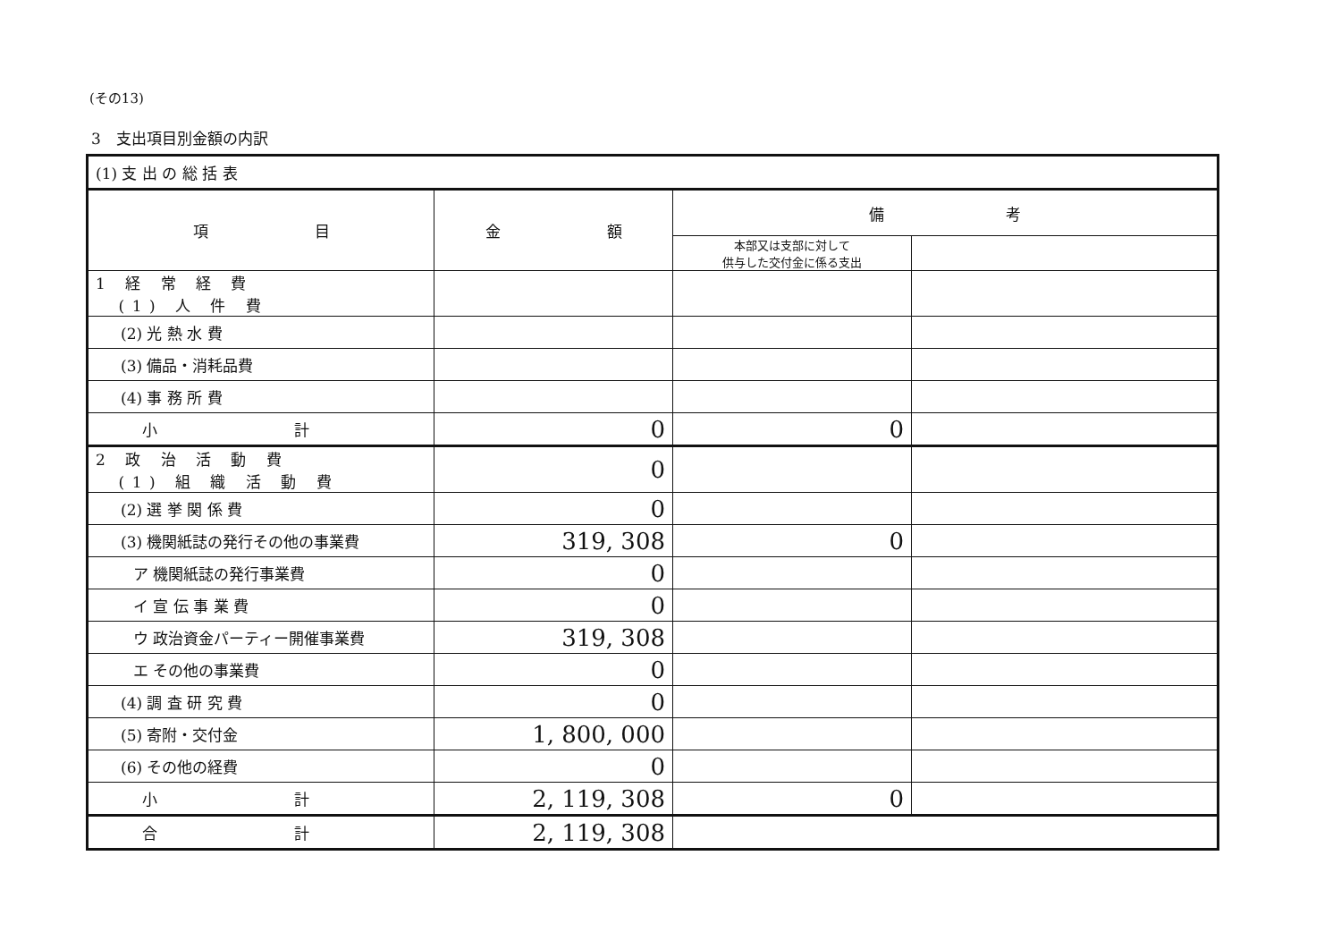(その13)
3　支出項目別金額の内訳
| (1) 支 出 の 総 括 表 | | | |
| 項 目 | 金 額 | 備 考 | |
| | | 本部又は支部に対して 供与した交付金に係る支出 | |
| 1 経 常 経 費 (1) 人 件 費 | | | |
| (2) 光 熱 水 費 | | | |
| (3) 備品・消耗品費 | | | |
| (4) 事 務 所 費 | | | |
| 小 計 | 0 | 0 | |
| 2 政 治 活 動 費 (1) 組 織 活 動 費 | 0 | | |
| (2) 選 挙 関 係 費 | 0 | | |
| (3) 機関紙誌の発行その他の事業費 | 319, 308 | 0 | |
| ア 機関紙誌の発行事業費 | 0 | | |
| イ 宣 伝 事 業 費 | 0 | | |
| ウ 政治資金パーティー開催事業費 | 319, 308 | | |
| エ その他の事業費 | 0 | | |
| (4) 調 査 研 究 費 | 0 | | |
| (5) 寄附・交付金 | 1, 800, 000 | | |
| (6) その他の経費 | 0 | | |
| 小 計 | 2, 119, 308 | 0 | |
| 合 計 | 2, 119, 308 | | |